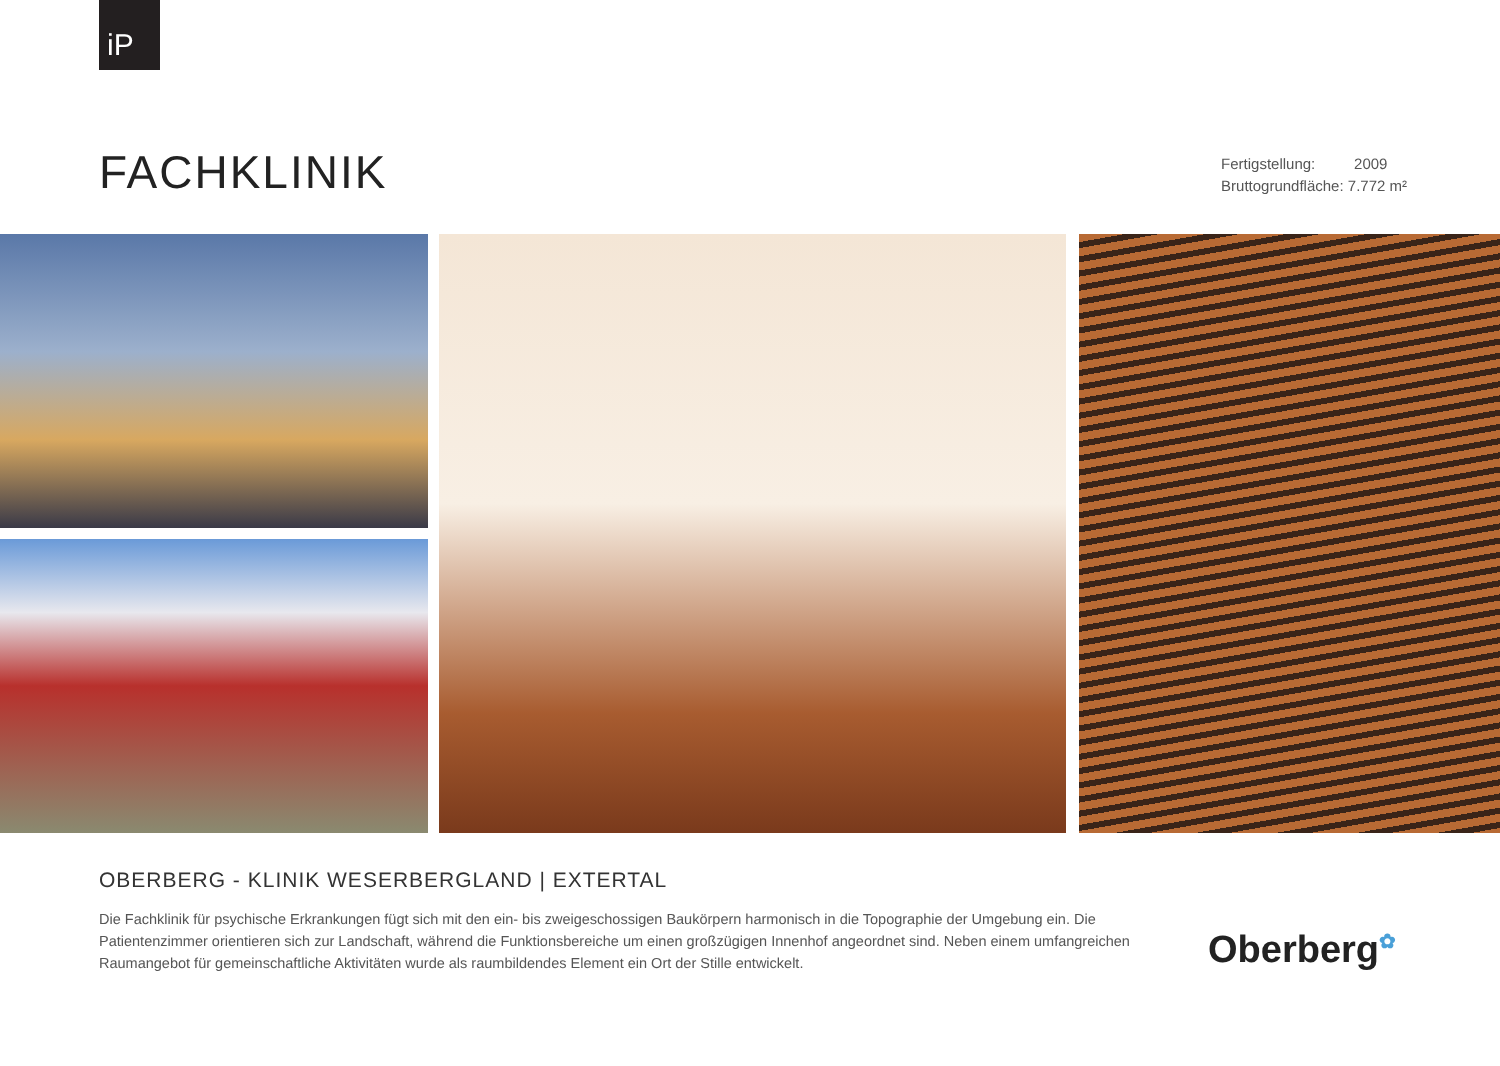iP
FACHKLINIK
Fertigstellung: 2009
Bruttogrundfläche: 7.772 m²
OBERBERG - KLINIK WESERBERGLAND | EXTERTAL
Die Fachklinik für psychische Erkrankungen fügt sich mit den ein- bis zweigeschossigen Baukörpern harmonisch in die Topographie der Umgebung ein. Die Patientenzimmer orientieren sich zur Landschaft, während die Funktionsbereiche um einen großzügigen Innenhof angeordnet sind. Neben einem umfangreichen Raumangebot für gemeinschaftliche Aktivitäten wurde als raumbildendes Element ein Ort der Stille entwickelt.
Oberberg<sup>✿</sup>